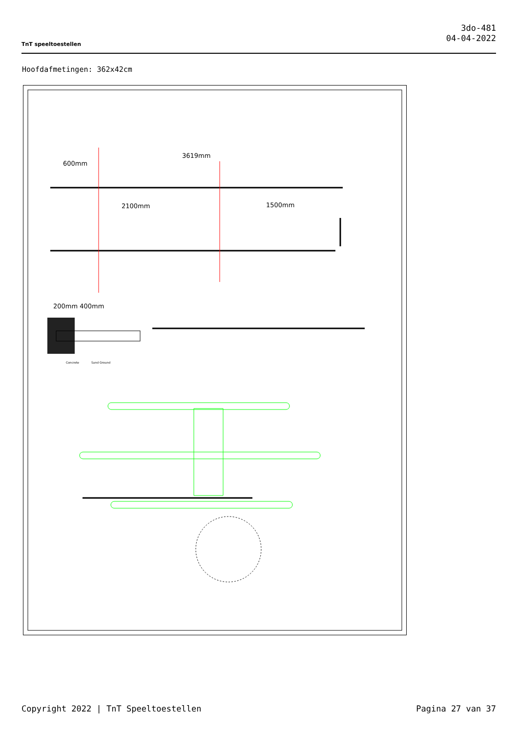TnT speeltoestellen
3do-481
04-04-2022
Hoofdafmetingen: 362x42cm
3619mm
600mm
2100mm
1500mm
200mm 400mm
Concrete
Sand Ground
Copyright 2022 | TnT Speeltoestellen Pagina 27 van 37